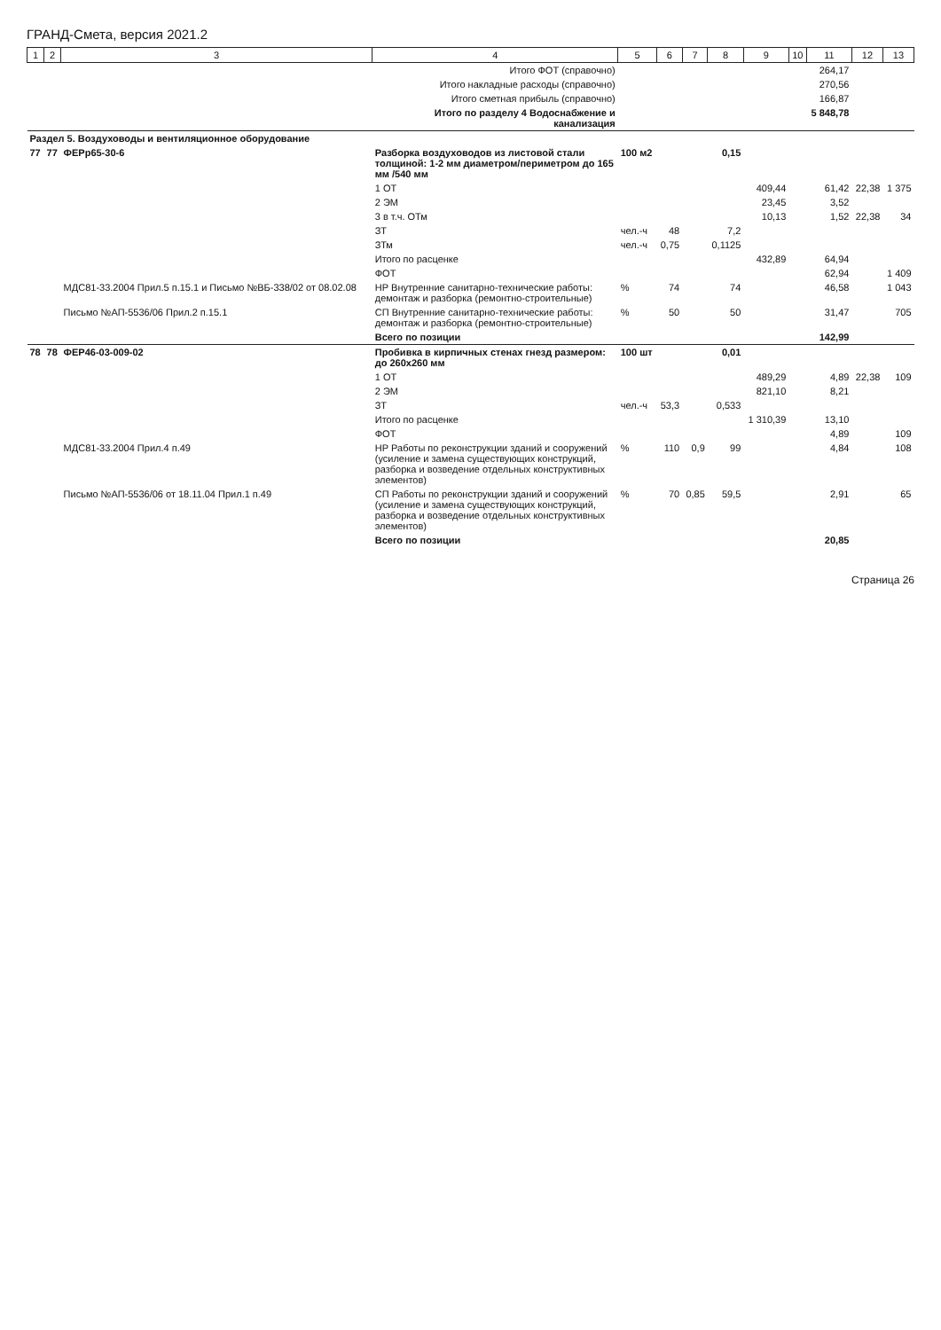ГРАНД-Смета, версия 2021.2
| 1 | 2 | 3 | 4 | 5 | 6 | 7 | 8 | 9 | 10 | 11 | 12 | 13 |
| --- | --- | --- | --- | --- | --- | --- | --- | --- | --- | --- | --- | --- |
| | | | Итого ФОТ (справочно) | | | | | | | 264,17 | | |
| | | | Итого накладные расходы (справочно) | | | | | | | 270,56 | | |
| | | | Итого сметная прибыль (справочно) | | | | | | | 166,87 | | |
| | | | Итого по разделу 4 Водоснабжение и канализация | | | | | | | 5 848,78 | | |
| Раздел 5. Воздуховоды и вентиляционное оборудование | | | | | | | | | | | | |
| 77 | 77 | ФЕРр65-30-6 | Разборка воздуховодов из листовой стали толщиной: 1-2 мм диаметром/периметром до 165 мм /540 мм | 100 м2 | | | 0,15 | | | | | |
| | | | 1 ОТ | | | | | 409,44 | | 61,42 | 22,38 | 1 375 |
| | | | 2 ЭМ | | | | | 23,45 | | 3,52 | | |
| | | | 3 в т.ч. ОТм | | | | | 10,13 | | 1,52 | 22,38 | 34 |
| | | | ЗТ | чел.-ч | 48 | | 7,2 | | | | | |
| | | | ЗТм | чел.-ч | 0,75 | | 0,1125 | | | | | |
| | | | Итого по расценке | | | | | 432,89 | | 64,94 | | |
| | | | ФОТ | | | | | | | 62,94 | | 1 409 |
| | | МДС81-33.2004 Прил.5 п.15.1 и Письмо №ВБ-338/02 от 08.02.08 | НР Внутренние санитарно-технические работы: демонтаж и разборка (ремонтно-строительные) | % | 74 | | 74 | | | 46,58 | | 1 043 |
| | | Письмо №АП-5536/06 Прил.2 п.15.1 | СП Внутренние санитарно-технические работы: демонтаж и разборка (ремонтно-строительные) | % | 50 | | 50 | | | 31,47 | | 705 |
| | | | Всего по позиции | | | | | | | 142,99 | | |
| 78 | 78 | ФЕР46-03-009-02 | Пробивка в кирпичных стенах гнезд размером: до 260х260 мм | 100 шт | | | 0,01 | | | | | |
| | | | 1 ОТ | | | | | 489,29 | | 4,89 | 22,38 | 109 |
| | | | 2 ЭМ | | | | | 821,10 | | 8,21 | | |
| | | | ЗТ | чел.-ч | 53,3 | | 0,533 | | | | | |
| | | | Итого по расценке | | | | | 1 310,39 | | 13,10 | | |
| | | | ФОТ | | | | | | | 4,89 | | 109 |
| | | МДС81-33.2004 Прил.4 п.49 | НР Работы по реконструкции зданий и сооружений (усиление и замена существующих конструкций, разборка и возведение отдельных конструктивных элементов) | % | 110 | 0,9 | 99 | | | 4,84 | | 108 |
| | | Письмо №АП-5536/06 от 18.11.04 Прил.1 п.49 | СП Работы по реконструкции зданий и сооружений (усиление и замена существующих конструкций, разборка и возведение отдельных конструктивных элементов) | % | 70 | 0,85 | 59,5 | | | 2,91 | | 65 |
| | | | Всего по позиции | | | | | | | 20,85 | | |
Страница 26